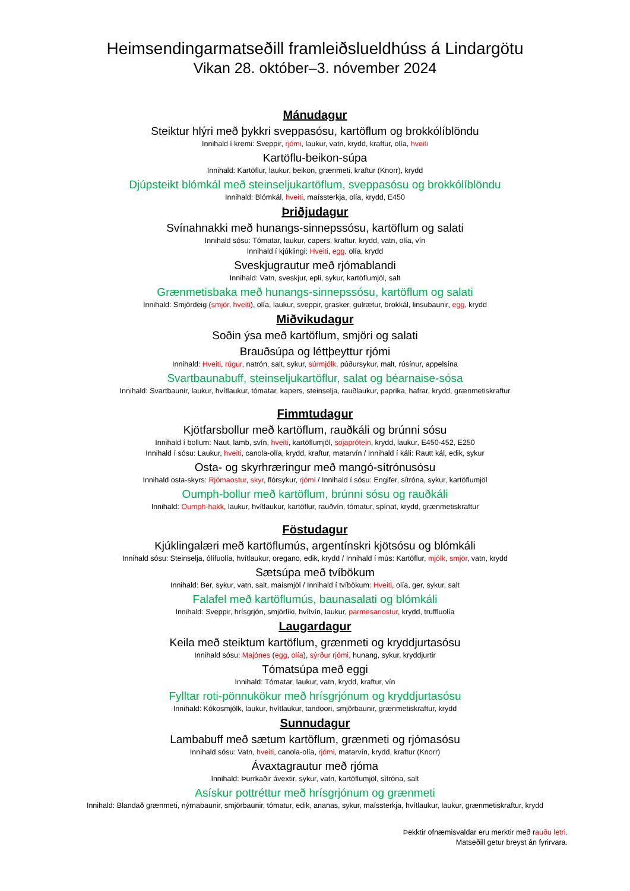Heimsendingarmatseðill framleiðslueldhúss á Lindargötu
Vikan 28. október–3. nóvember 2024
Mánudagur
Steiktur hlýri með þykkri sveppasósu, kartöflum og brokkólíblöndu
Innihald í kremi: Sveppir, rjómi, laukur, vatn, krydd, kraftur, olía, hveiti
Kartöflu-beikon-súpa
Innihald: Kartöflur, laukur, beikon, grænmeti, kraftur (Knorr), krydd
Djúpsteikt blómkál með steinseljukartöflum, sveppasósu og brokkólíblöndu
Innihald: Blómkál, hveiti, maíssterkja, olía, krydd, E450
Þriðjudagur
Svínahnakki með hunangs-sinnepssósu, kartöflum og salati
Innihald sósu: Tómatar, laukur, capers, kraftur, krydd, vatn, olía, vín
Innihald í kjúklingi: Hveiti, egg, olía, krydd
Sveskjugrautur með rjómablandi
Innihald: Vatn, sveskjur, epli, sykur, kartöflumjöl, salt
Grænmetisbaka með hunangs-sinnepssósu, kartöflum og salati
Innihald: Smjördeig (smjör, hveiti), olía, laukur, sveppir, grasker, gulrætur, brokkál, linsubaunir, egg, krydd
Miðvikudagur
Soðin ýsa með kartöflum, smjöri og salati
Brauðsúpa og léttþeyttur rjómi
Innihald: Hveiti, rúgur, natrón, salt, sykur, súrmjólk, púðursykur, malt, rúsínur, appelsína
Svartbaunabuff, steinseljukartöflur, salat og béarnaise-sósa
Innihald: Svartbaunir, laukur, hvítlaukur, tómatar, kapers, steinselja, rauðlaukur, paprika, hafrar, krydd, grænmetiskraftur
Fimmtudagur
Kjötfarsbollur með kartöflum, rauðkáli og brúnni sósu
Innihald í bollum: Naut, lamb, svín, hveiti, kartöflumjöl, sojaprótein, krydd, laukur, E450-452, E250
Innihald í sósu: Laukur, hveiti, canola-olía, krydd, kraftur, matarvín / Innihald í káli: Rautt kál, edik, sykur
Osta- og skyrhræringur með mangó-sítrónusósu
Innihald osta-skyrs: Rjómaostur, skyr, flórsykur, rjómi / Innihald í sósu: Engifer, sítróna, sykur, kartöflumjöl
Oumph-bollur með kartöflum, brúnni sósu og rauðkáli
Innihald: Oumph-hakk, laukur, hvítlaukur, kartöflur, rauðvín, tómatur, spínat, krydd, grænmetiskraftur
Föstudagur
Kjúklingalæri með kartöflumús, argentínskri kjötsósu og blómkáli
Innihald sósu: Steinselja, ólífuolía, hvítlaukur, oregano, edik, krydd / Innihald í mús: Kartöflur, mjólk, smjör, vatn, krydd
Sætsúpa með tvíbökum
Innihald: Ber, sykur, vatn, salt, maísmjöl / Innihald í tvíbökum: Hveiti, olía, ger, sykur, salt
Falafel með kartöflumús, baunasalati og blómkáli
Innihald: Sveppir, hrísgrjón, smjörlíki, hvítvín, laukur, parmesanostur, krydd, truffluolía
Laugardagur
Keila með steiktum kartöflum, grænmeti og kryddjurtasósu
Innihald sósu: Majónes (egg, olía), sýrður rjómi, hunang, sykur, kryddjurtir
Tómatsúpa með eggi
Innihald: Tómatar, laukur, vatn, krydd, kraftur, vín
Fylltar roti-pönnukökur með hrísgrjónum og kryddjurtasósu
Innihald: Kókosmjólk, laukur, hvítlaukur, tandoori, smjörbaunir, grænmetiskraftur, krydd
Sunnudagur
Lambabuff með sætum kartöflum, grænmeti og rjómasósu
Innihald sósu: Vatn, hveiti, canola-olía, rjómi, matarvín, krydd, kraftur (Knorr)
Ávaxtagrautur með rjóma
Innihald: Þurrkaðir ávextir, sykur, vatn, kartöflumjöl, sítróna, salt
Asískur pottréttur með hrísgrjónum og grænmeti
Innihald: Blandað grænmeti, nýrnabaunir, smjörbaunir, tómatur, edik, ananas, sykur, maíssterkja, hvítlaukur, laukur, grænmetiskraftur, krydd
Þekktir ofnæmisvaldar eru merktir með rauðu letri.
Matseðill getur breyst án fyrirvara.